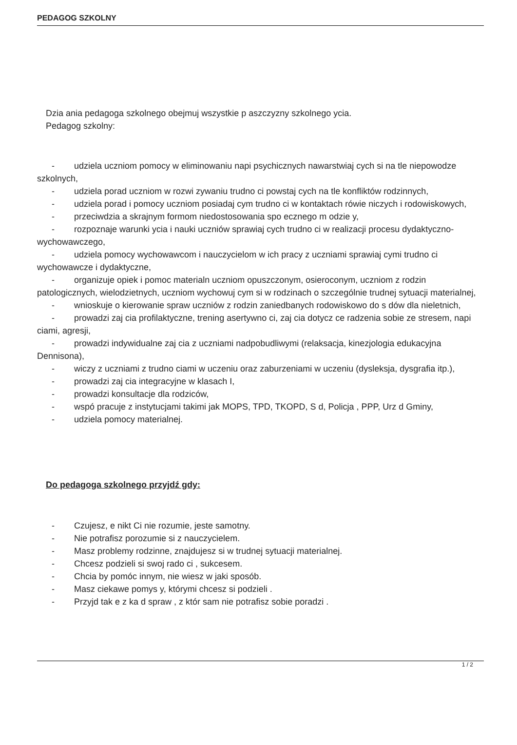PEDAGOG SZKOLNY
Dzia ania pedagoga szkolnego obejmuj wszystkie p aszczyzny szkolnego ycia.
Pedagog szkolny:
- udziela uczniom pomocy w eliminowaniu napi psychicznych nawarstwiaj cych si na tle niepowodze szkolnych,
- udziela porad uczniom w rozwi zywaniu trudno ci powstaj cych na tle konfliktów rodzinnych,
- udziela porad i pomocy uczniom posiadaj cym trudno ci w kontaktach rówie niczych i rodowiskowych,
- przeciwdzia a skrajnym formom niedostosowania spo ecznego m odzie y,
- rozpoznaje warunki ycia i nauki uczniów sprawiaj cych trudno ci w realizacji procesu dydaktyczno-wychowawczego,
- udziela pomocy wychowawcom i nauczycielom w ich pracy z uczniami sprawiaj cymi trudno ci wychowawcze i dydaktyczne,
- organizuje opiek i pomoc materialn uczniom opuszczonym, osieroconym, uczniom z rodzin patologicznych, wielodzietnych, uczniom wychowuj cym si w rodzinach o szczególnie trudnej sytuacji materialnej,
- wnioskuje o kierowanie spraw uczniów z rodzin zaniedbanych rodowiskowo do s dów dla nieletnich,
- prowadzi zaj cia profilaktyczne, trening asertywno ci, zaj cia dotycz ce radzenia sobie ze stresem, napi ciami, agresji,
- prowadzi indywidualne zaj cia z uczniami nadpobudliwymi (relaksacja, kinezjologia edukacyjna Dennisona),
- wiczy z uczniami z trudno ciami w uczeniu oraz zaburzeniami w uczeniu (dysleksja, dysgrafia itp.),
- prowadzi zaj cia integracyjne w klasach I,
- prowadzi konsultacje dla rodziców,
- wspó pracuje z instytucjami takimi jak MOPS, TPD, TKOPD, S d, Policja , PPP, Urz d Gminy,
- udziela pomocy materialnej.
Do pedagoga szkolnego przyjdź gdy:
- Czujesz, e nikt Ci nie rozumie, jeste samotny.
- Nie potrafisz porozumie si z nauczycielem.
- Masz problemy rodzinne, znajdujesz si w trudnej sytuacji materialnej.
- Chcesz podzieli si swoj rado ci , sukcesem.
- Chcia by pomóc innym, nie wiesz w jaki sposób.
- Masz ciekawe pomys y, którymi chcesz si podzieli .
- Przyjd tak e z ka d spraw , z któr sam nie potrafisz sobie poradzi .
1 / 2